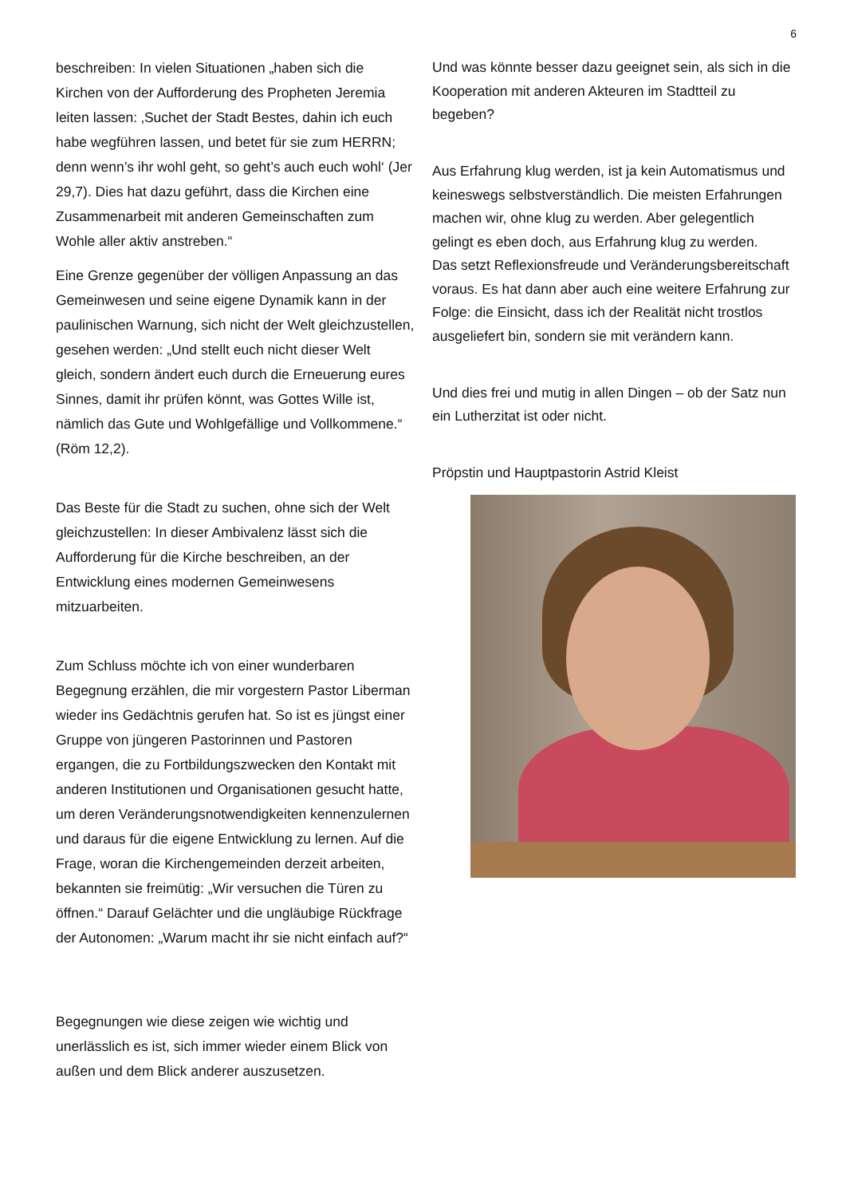6
beschreiben: In vielen Situationen „haben sich die Kirchen von der Aufforderung des Propheten Jeremia leiten lassen: ‚Suchet der Stadt Bestes, dahin ich euch habe wegführen lassen, und betet für sie zum HERRN; denn wenn’s ihr wohl geht, so geht’s auch euch wohl‘ (Jer 29,7). Dies hat dazu geführt, dass die Kirchen eine Zusammenarbeit mit anderen Gemeinschaften zum Wohle aller aktiv anstreben.“
Eine Grenze gegenüber der völligen Anpassung an das Gemeinwesen und seine eigene Dynamik kann in der paulinischen Warnung, sich nicht der Welt gleichzustellen, gesehen werden: „Und stellt euch nicht dieser Welt gleich, sondern ändert euch durch die Erneuerung eures Sinnes, damit ihr prüfen könnt, was Gottes Wille ist, nämlich das Gute und Wohlgefällige und Vollkommene.“
(Röm 12,2).
Das Beste für die Stadt zu suchen, ohne sich der Welt gleichzustellen: In dieser Ambivalenz lässt sich die Aufforderung für die Kirche beschreiben, an der Entwicklung eines modernen Gemeinwesens mitzuarbeiten.
Zum Schluss möchte ich von einer wunderbaren Begegnung erzählen, die mir vorgestern Pastor Liberman wieder ins Gedächtnis gerufen hat. So ist es jüngst einer Gruppe von jüngeren Pastorinnen und Pastoren ergangen, die zu Fortbildungszwecken den Kontakt mit anderen Institutionen und Organisationen gesucht hatte, um deren Veränderungsnotwendigkeiten kennenzulernen und daraus für die eigene Entwicklung zu lernen. Auf die Frage, woran die Kirchengemeinden derzeit arbeiten, bekannten sie freimütig: „Wir versuchen die Türen zu öffnen.“ Darauf Gelächter und die ungläubige Rückfrage der Autonomen: „Warum macht ihr sie nicht einfach auf?“
Begegnungen wie diese zeigen wie wichtig und unerlässlich es ist, sich immer wieder einem Blick von außen und dem Blick anderer auszusetzen.
Und was könnte besser dazu geeignet sein, als sich in die Kooperation mit anderen Akteuren im Stadtteil zu begeben?
Aus Erfahrung klug werden, ist ja kein Automatismus und keineswegs selbstverständlich. Die meisten Erfahrungen machen wir, ohne klug zu werden. Aber gelegentlich gelingt es eben doch, aus Erfahrung klug zu werden.
Das setzt Reflexionsfreude und Veränderungsbereitschaft voraus. Es hat dann aber auch eine weitere Erfahrung zur Folge: die Einsicht, dass ich der Realität nicht trostlos ausgeliefert bin, sondern sie mit verändern kann.
Und dies frei und mutig in allen Dingen – ob der Satz nun ein Lutherzitat ist oder nicht.
Pröpstin und Hauptpastorin Astrid Kleist